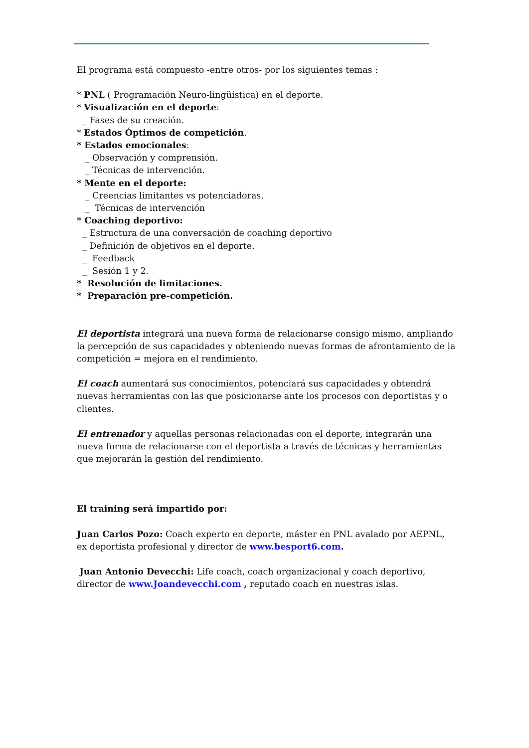El programa está compuesto -entre otros- por los siguientes temas :
* PNL ( Programación Neuro-lingüística) en el deporte.
* Visualización en el deporte:
_ Fases de su creación.
* Estados Óptimos de competición.
* Estados emocionales:
_ Observación y comprensión.
_ Técnicas de intervención.
* Mente en el deporte:
_ Creencias limitantes vs potenciadoras.
_ Técnicas de intervención
* Coaching deportivo:
_ Estructura de una conversación de coaching deportivo
_ Definición de objetivos en el deporte.
_ Feedback
_ Sesión 1 y 2.
* Resolución de limitaciones.
* Preparación pre-competición.
El deportista integrará una nueva forma de relacionarse consigo mismo, ampliando la percepción de sus capacidades y obteniendo nuevas formas de afrontamiento de la competición = mejora en el rendimiento.
El coach aumentará sus conocimientos, potenciará sus capacidades y obtendrá nuevas herramientas con las que posicionarse ante los procesos con deportistas y o clientes.
El entrenador y aquellas personas relacionadas con el deporte, integrarán una nueva forma de relacionarse con el deportista a través de técnicas y herramientas que mejorarán la gestión del rendimiento.
El training será impartido por:
Juan Carlos Pozo: Coach experto en deporte, máster en PNL avalado por AEPNL, ex deportista profesional y director de www.besport6.com.
Juan Antonio Devecchi: Life coach, coach organizacional y coach deportivo, director de www.Joandevecchi.com , reputado coach en nuestras islas.